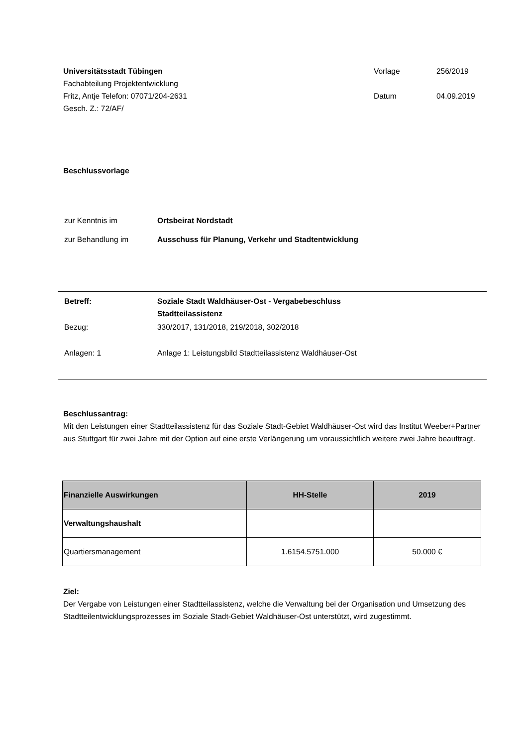Universitätsstadt Tübingen
Fachabteilung Projektentwicklung
Fritz, Antje Telefon: 07071/204-2631
Gesch. Z.: 72/AF/
Vorlage 256/2019 Datum 04.09.2019
Beschlussvorlage
| zur Kenntnis im | Ortsbeirat Nordstadt |
| zur Behandlung im | Ausschuss für Planung, Verkehr und Stadtentwicklung |
| Betreff: | Soziale Stadt Waldhäuser-Ost - Vergabebeschluss Stadtteilassistenz |
| Bezug: | 330/2017, 131/2018, 219/2018, 302/2018 |
| Anlagen: 1 | Anlage 1: Leistungsbild Stadtteilassistenz Waldhäuser-Ost |
Beschlussantrag:
Mit den Leistungen einer Stadtteilassistenz für das Soziale Stadt-Gebiet Waldhäuser-Ost wird das Institut Weeber+Partner aus Stuttgart für zwei Jahre mit der Option auf eine erste Verlängerung um voraussichtlich weitere zwei Jahre beauftragt.
| Finanzielle Auswirkungen | HH-Stelle | 2019 |
| --- | --- | --- |
| Verwaltungshaushalt | | |
| Quartiersmanagement | 1.6154.5751.000 | 50.000 € |
Ziel:
Der Vergabe von Leistungen einer Stadtteilassistenz, welche die Verwaltung bei der Organisation und Umsetzung des Stadtteilentwicklungsprozesses im Soziale Stadt-Gebiet Waldhäuser-Ost unterstützt, wird zugestimmt.